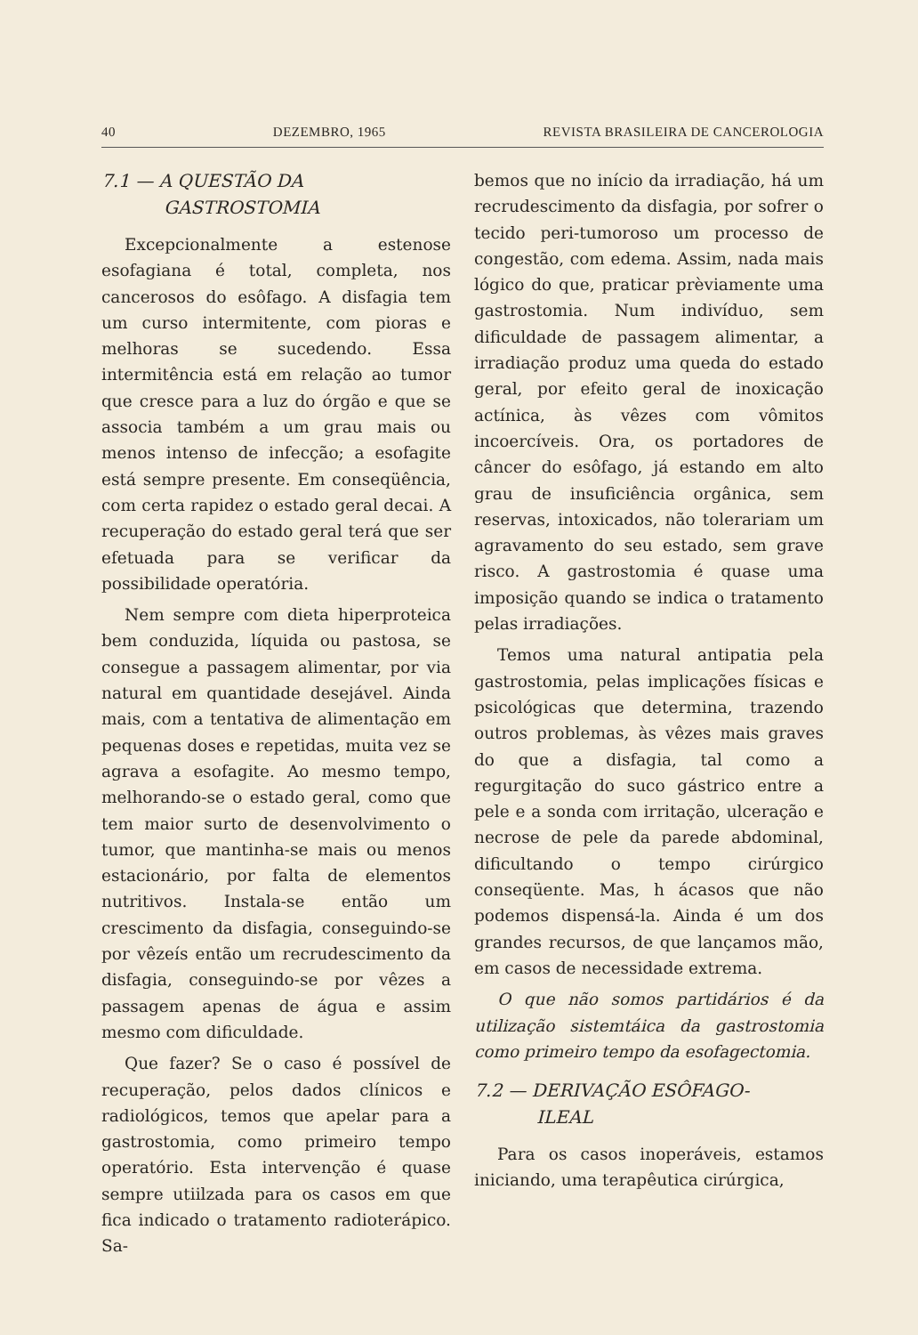40 DEZEMBRO, 1965 REVISTA BRASILEIRA DE CANCEROLOGIA
7.1 — A QUESTÃO DA
GASTROSTOMIA
Excepcionalmente a estenose esofagiana é total, completa, nos cancerosos do esôfago. A disfagia tem um curso intermitente, com pioras e melhoras se sucedendo. Essa intermitência está em relação ao tumor que cresce para a luz do órgão e que se associa também a um grau mais ou menos intenso de infecção; a esofagite está sempre presente. Em conseqüência, com certa rapidez o estado geral decai. A recuperação do estado geral terá que ser efetuada para se verificar da possibilidade operatória.
Nem sempre com dieta hiperproteica bem conduzida, líquida ou pastosa, se consegue a passagem alimentar, por via natural em quantidade desejável. Ainda mais, com a tentativa de alimentação em pequenas doses e repetidas, muita vez se agrava a esofagite. Ao mesmo tempo, melhorando-se o estado geral, como que tem maior surto de desenvolvimento o tumor, que mantinha-se mais ou menos estacionário, por falta de elementos nutritivos. Instala-se então um crescimento da disfagia, conseguindo-se por vêzeís então um recrudescimento da disfagia, conseguindo-se por vêzes a passagem apenas de água e assim mesmo com dificuldade.
Que fazer? Se o caso é possível de recuperação, pelos dados clínicos e radiológicos, temos que apelar para a gastrostomia, como primeiro tempo operatório. Esta intervenção é quase sempre utiilzada para os casos em que fica indicado o tratamento radioterápico. Sa-
bemos que no início da irradiação, há um recrudescimento da disfagia, por sofrer o tecido peri-tumoroso um processo de congestão, com edema. Assim, nada mais lógico do que, praticar prèviamente uma gastrostomia. Num indivíduo, sem dificuldade de passagem alimentar, a irradiação produz uma queda do estado geral, por efeito geral de inoxicação actínica, às vêzes com vômitos incoercíveis. Ora, os portadores de câncer do esôfago, já estando em alto grau de insuficiência orgânica, sem reservas, intoxicados, não tolerariam um agravamento do seu estado, sem grave risco. A gastrostomia é quase uma imposição quando se indica o tratamento pelas irradiações.
Temos uma natural antipatia pela gastrostomia, pelas implicações físicas e psicológicas que determina, trazendo outros problemas, às vêzes mais graves do que a disfagia, tal como a regurgitação do suco gástrico entre a pele e a sonda com irritação, ulceração e necrose de pele da parede abdominal, dificultando o tempo cirúrgico conseqüente. Mas, h ácasos que não podemos dispensá-la. Ainda é um dos grandes recursos, de que lançamos mão, em casos de necessidade extrema.
O que não somos partidários é da utilização sistemtáica da gastrostomia como primeiro tempo da esofagectomia.
7.2 — DERIVAÇÃO ESÔFAGO-
ILEAL
Para os casos inoperáveis, estamos iniciando, uma terapêutica cirúrgica,